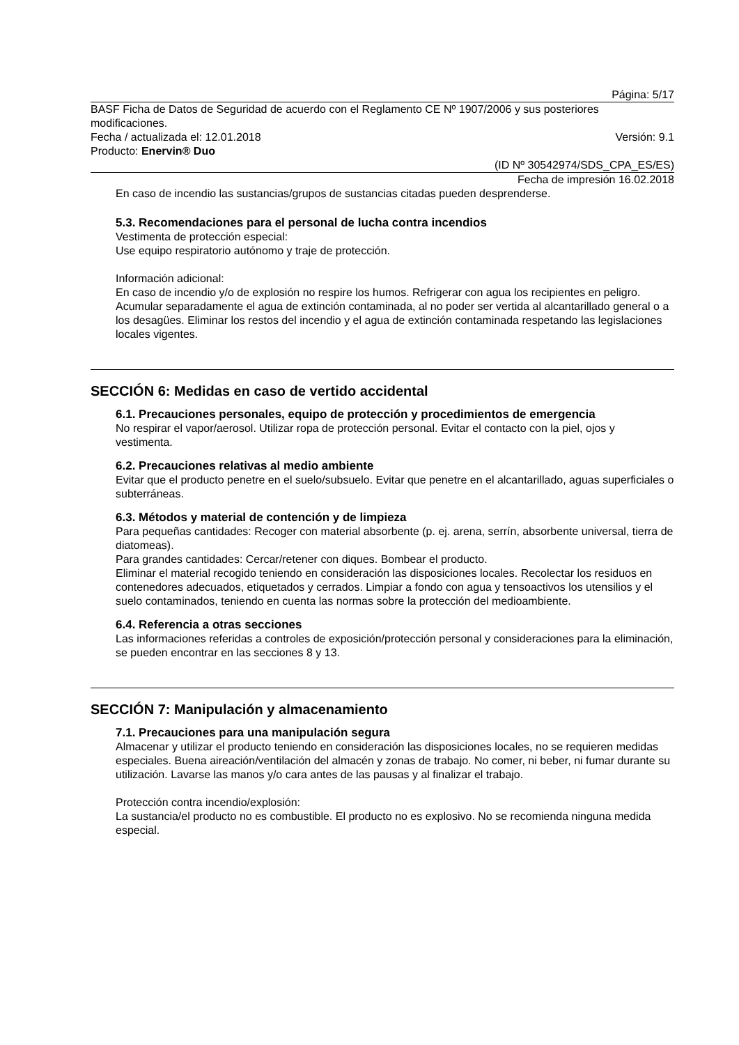Página: 5/17
BASF Ficha de Datos de Seguridad de acuerdo con el Reglamento CE Nº 1907/2006 y sus posteriores modificaciones.
Fecha / actualizada el: 12.01.2018 Versión: 9.1
Producto: Enervin® Duo
(ID Nº 30542974/SDS_CPA_ES/ES)
Fecha de impresión 16.02.2018
En caso de incendio las sustancias/grupos de sustancias citadas pueden desprenderse.
5.3. Recomendaciones para el personal de lucha contra incendios
Vestimenta de protección especial:
Use equipo respiratorio autónomo y traje de protección.
Información adicional:
En caso de incendio y/o de explosión no respire los humos. Refrigerar con agua los recipientes en peligro. Acumular separadamente el agua de extinción contaminada, al no poder ser vertida al alcantarillado general o a los desagües. Eliminar los restos del incendio y el agua de extinción contaminada respetando las legislaciones locales vigentes.
SECCIÓN 6: Medidas en caso de vertido accidental
6.1. Precauciones personales, equipo de protección y procedimientos de emergencia
No respirar el vapor/aerosol. Utilizar ropa de protección personal. Evitar el contacto con la piel, ojos y vestimenta.
6.2. Precauciones relativas al medio ambiente
Evitar que el producto penetre en el suelo/subsuelo. Evitar que penetre en el alcantarillado, aguas superficiales o subterráneas.
6.3. Métodos y material de contención y de limpieza
Para pequeñas cantidades: Recoger con material absorbente (p. ej. arena, serrín, absorbente universal, tierra de diatomeas).
Para grandes cantidades: Cercar/retener con diques. Bombear el producto.
Eliminar el material recogido teniendo en consideración las disposiciones locales. Recolectar los residuos en contenedores adecuados, etiquetados y cerrados. Limpiar a fondo con agua y tensoactivos los utensilios y el suelo contaminados, teniendo en cuenta las normas sobre la protección del medioambiente.
6.4. Referencia a otras secciones
Las informaciones referidas a controles de exposición/protección personal y consideraciones para la eliminación, se pueden encontrar en las secciones 8 y 13.
SECCIÓN 7: Manipulación y almacenamiento
7.1. Precauciones para una manipulación segura
Almacenar y utilizar el producto teniendo en consideración las disposiciones locales, no se requieren medidas especiales. Buena aireación/ventilación del almacén y zonas de trabajo. No comer, ni beber, ni fumar durante su utilización. Lavarse las manos y/o cara antes de las pausas y al finalizar el trabajo.
Protección contra incendio/explosión:
La sustancia/el producto no es combustible. El producto no es explosivo. No se recomienda ninguna medida especial.